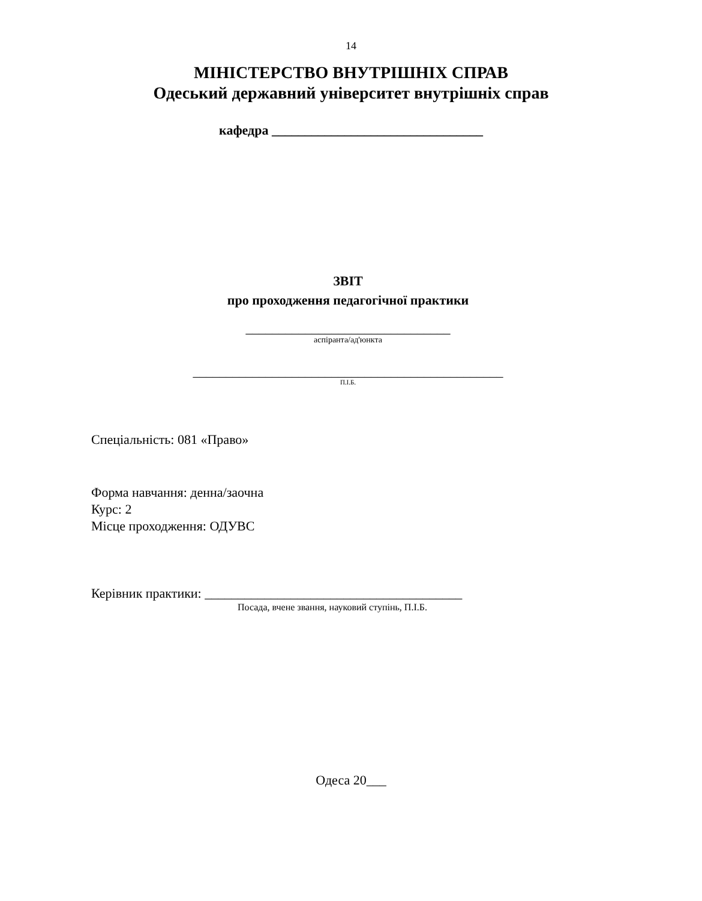14
МІНІСТЕРСТВО ВНУТРІШНІХ СПРАВ
Одеський державний університет внутрішніх справ
кафедра ________________________________
ЗВІТ
про проходження педагогічної практики
_______________________________
аспіранта/ад'юнкта
_______________________________________________
П.І.Б.
Спеціальність: 081 «Право»
Форма навчання: денна/заочна
Курс: 2
Місце проходження: ОДУВС
Керівник практики: _______________________________________
Посада, вчене звання, науковий ступінь, П.І.Б.
Одеса 20___